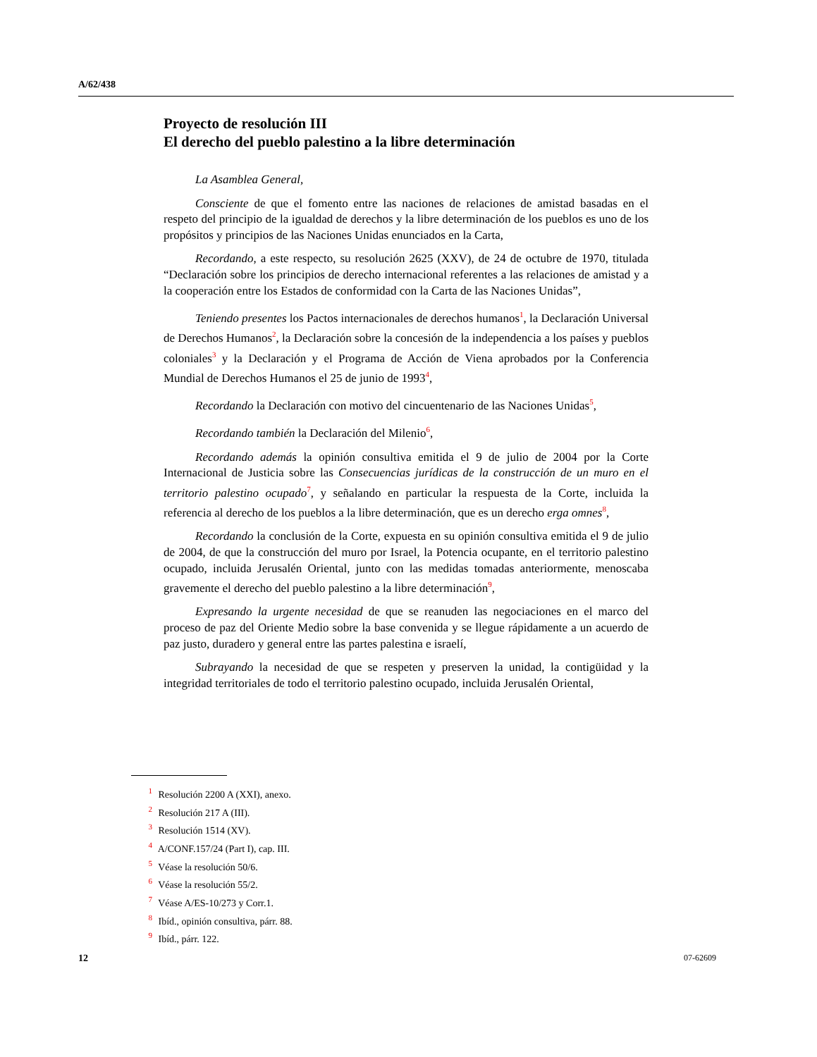A/62/438
Proyecto de resolución III
El derecho del pueblo palestino a la libre determinación
La Asamblea General,
Consciente de que el fomento entre las naciones de relaciones de amistad basadas en el respeto del principio de la igualdad de derechos y la libre determinación de los pueblos es uno de los propósitos y principios de las Naciones Unidas enunciados en la Carta,
Recordando, a este respecto, su resolución 2625 (XXV), de 24 de octubre de 1970, titulada “Declaración sobre los principios de derecho internacional referentes a las relaciones de amistad y a la cooperación entre los Estados de conformidad con la Carta de las Naciones Unidas”,
Teniendo presentes los Pactos internacionales de derechos humanos<sup>1</sup>, la Declaración Universal de Derechos Humanos<sup>2</sup>, la Declaración sobre la concesión de la independencia a los países y pueblos coloniales<sup>3</sup> y la Declaración y el Programa de Acción de Viena aprobados por la Conferencia Mundial de Derechos Humanos el 25 de junio de 1993<sup>4</sup>,
Recordando la Declaración con motivo del cincuentenario de las Naciones Unidas<sup>5</sup>,
Recordando también la Declaración del Milenio<sup>6</sup>,
Recordando además la opinión consultiva emitida el 9 de julio de 2004 por la Corte Internacional de Justicia sobre las Consecuencias jurídicas de la construcción de un muro en el territorio palestino ocupado<sup>7</sup>, y señalando en particular la respuesta de la Corte, incluida la referencia al derecho de los pueblos a la libre determinación, que es un derecho erga omnes<sup>8</sup>,
Recordando la conclusión de la Corte, expuesta en su opinión consultiva emitida el 9 de julio de 2004, de que la construcción del muro por Israel, la Potencia ocupante, en el territorio palestino ocupado, incluida Jerusalén Oriental, junto con las medidas tomadas anteriormente, menoscaba gravemente el derecho del pueblo palestino a la libre determinación<sup>9</sup>,
Expresando la urgente necesidad de que se reanuden las negociaciones en el marco del proceso de paz del Oriente Medio sobre la base convenida y se llegue rápidamente a un acuerdo de paz justo, duradero y general entre las partes palestina e israelí,
Subrayando la necesidad de que se respeten y preserven la unidad, la contigüidad y la integridad territoriales de todo el territorio palestino ocupado, incluida Jerusalén Oriental,
<sup>1</sup> Resolución 2200 A (XXI), anexo.
<sup>2</sup> Resolución 217 A (III).
<sup>3</sup> Resolución 1514 (XV).
<sup>4</sup> A/CONF.157/24 (Part I), cap. III.
<sup>5</sup> Véase la resolución 50/6.
<sup>6</sup> Véase la resolución 55/2.
<sup>7</sup> Véase A/ES-10/273 y Corr.1.
<sup>8</sup> Ibíd., opinión consultiva, párr. 88.
<sup>9</sup> Ibíd., párr. 122.
12 07-62609